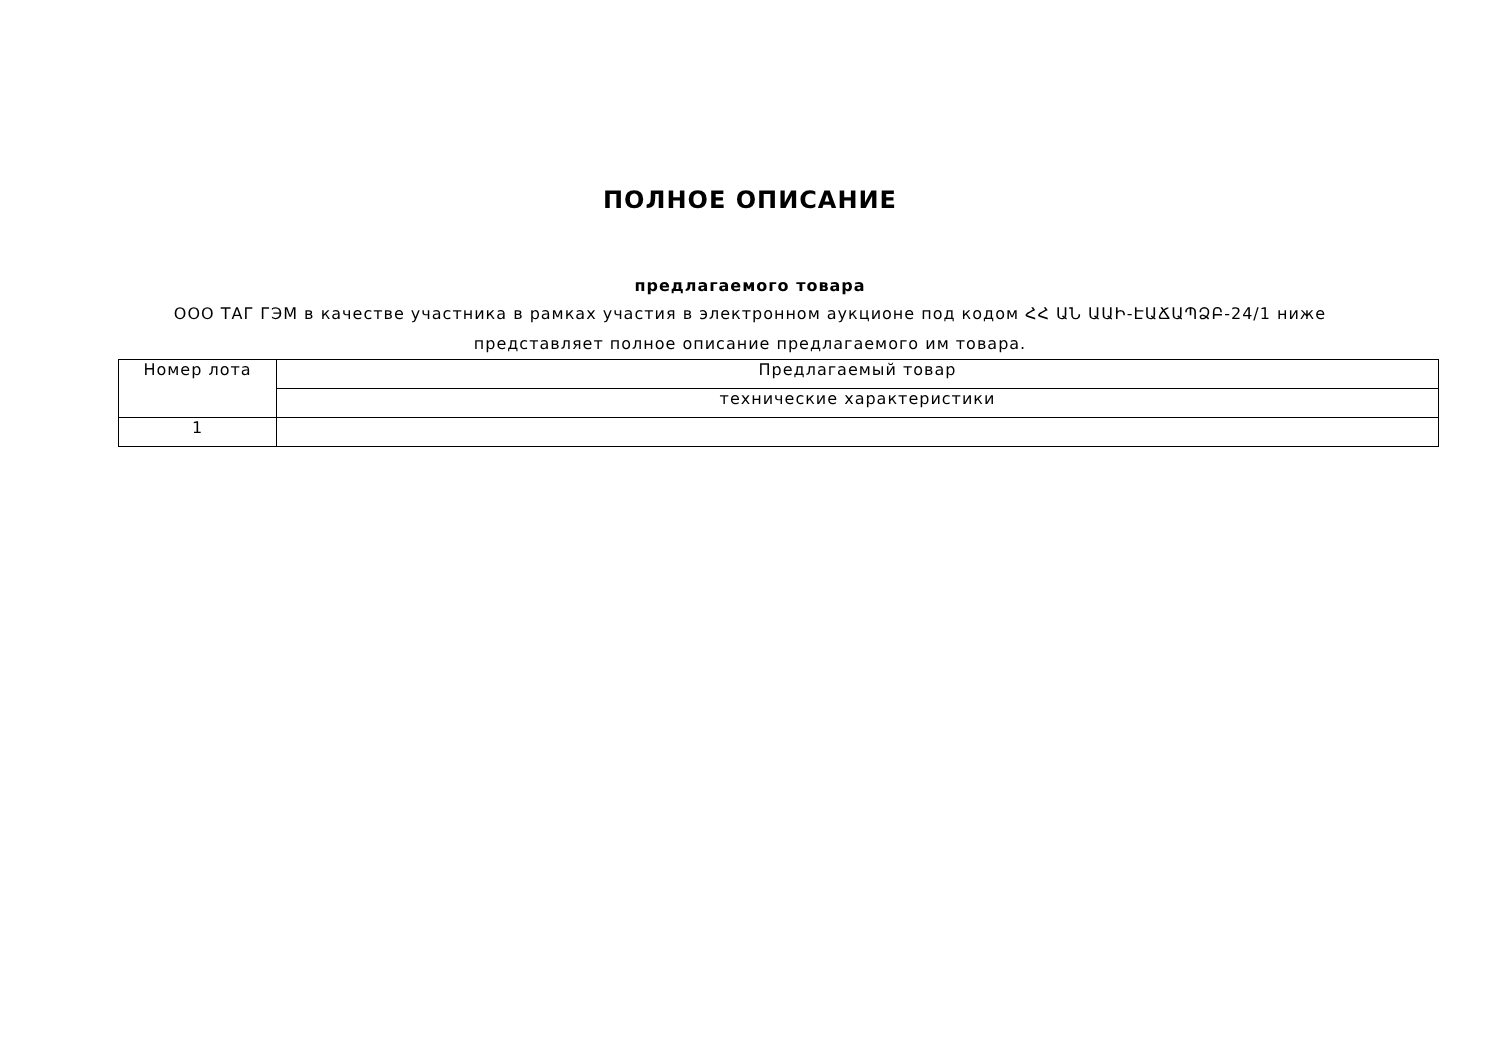ПОЛНОЕ ОПИСАНИЕ
предлагаемого товара
ООО ТАГ ГЭМ в качестве участника в рамках участия в электронном аукционе под кодом ՀՀ ԱՆ ԱԱԻ-ԷԱՃԱՊՁԲ-24/1 ниже представляет полное описание предлагаемого им товара.
| Номер лота | Предлагаемый товар |
| --- | --- |
| | технические характеристики |
| 1 | |